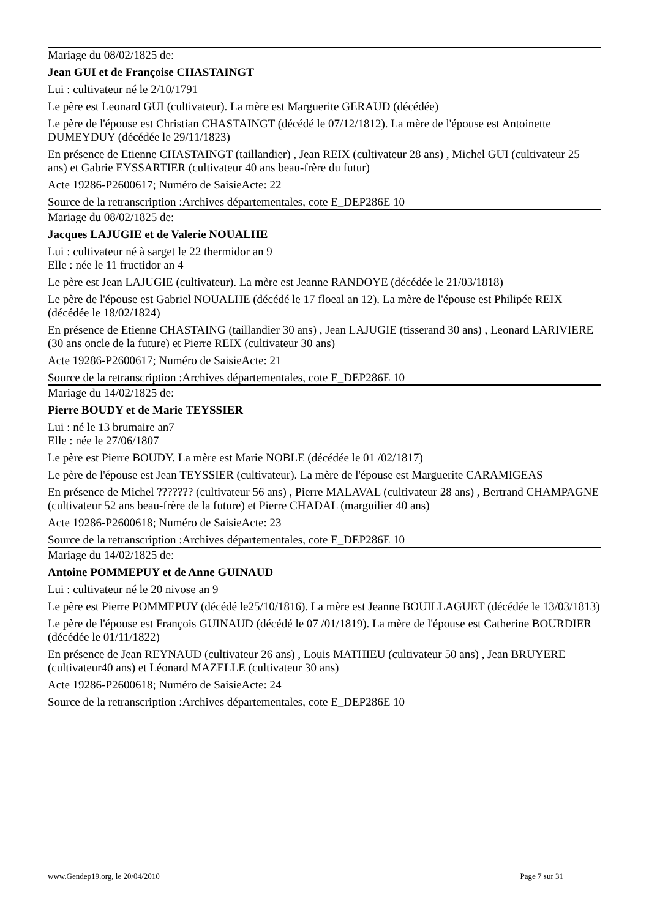Mariage du 08/02/1825 de:
Jean GUI et de Françoise CHASTAINGT
Lui : cultivateur né le 2/10/1791
Le père est Leonard GUI (cultivateur). La mère est Marguerite GERAUD (décédée)
Le père de l'épouse est Christian CHASTAINGT (décédé le 07/12/1812). La mère de l'épouse est Antoinette DUMEYDUY (décédée le 29/11/1823)
En présence de Etienne CHASTAINGT (taillandier) , Jean REIX (cultivateur 28 ans) , Michel GUI (cultivateur 25 ans) et Gabrie EYSSARTIER (cultivateur 40 ans beau-frère du futur)
Acte 19286-P2600617; Numéro de SaisieActe: 22
Source de la retranscription :Archives départementales, cote E_DEP286E 10
Mariage du 08/02/1825 de:
Jacques LAJUGIE et de Valerie NOUALHE
Lui : cultivateur né à sarget le 22 thermidor an 9
Elle : née le 11 fructidor an 4
Le père est Jean LAJUGIE (cultivateur). La mère est Jeanne RANDOYE (décédée le 21/03/1818)
Le père de l'épouse est Gabriel NOUALHE (décédé le 17 floeal an 12). La mère de l'épouse est Philipée REIX (décédée le 18/02/1824)
En présence de Etienne CHASTAING (taillandier 30 ans) , Jean LAJUGIE (tisserand 30 ans) , Leonard LARIVIERE (30 ans oncle de la future) et Pierre REIX (cultivateur 30 ans)
Acte 19286-P2600617; Numéro de SaisieActe: 21
Source de la retranscription :Archives départementales, cote E_DEP286E 10
Mariage du 14/02/1825 de:
Pierre BOUDY et de Marie TEYSSIER
Lui : né le 13 brumaire an7
Elle : née le 27/06/1807
Le père est Pierre BOUDY. La mère est Marie NOBLE (décédée le 01 /02/1817)
Le père de l'épouse est Jean TEYSSIER (cultivateur). La mère de l'épouse est Marguerite CARAMIGEAS
En présence de Michel ??????? (cultivateur 56 ans) , Pierre MALAVAL (cultivateur 28 ans) , Bertrand CHAMPAGNE (cultivateur 52 ans beau-frère de la future) et Pierre CHADAL (marguilier 40 ans)
Acte 19286-P2600618; Numéro de SaisieActe: 23
Source de la retranscription :Archives départementales, cote E_DEP286E 10
Mariage du 14/02/1825 de:
Antoine POMMEPUY et de Anne GUINAUD
Lui : cultivateur né le 20 nivose an 9
Le père est Pierre POMMEPUY (décédé le25/10/1816). La mère est Jeanne BOUILLAGUET (décédée le 13/03/1813)
Le père de l'épouse est François GUINAUD (décédé le 07 /01/1819). La mère de l'épouse est Catherine BOURDIER (décédée le 01/11/1822)
En présence de Jean REYNAUD (cultivateur 26 ans) , Louis MATHIEU (cultivateur 50 ans) , Jean BRUYERE (cultivateur40 ans) et Léonard MAZELLE (cultivateur 30 ans)
Acte 19286-P2600618; Numéro de SaisieActe: 24
Source de la retranscription :Archives départementales, cote E_DEP286E 10
www.Gendep19.org, le 20/04/2010 Page 7 sur 31